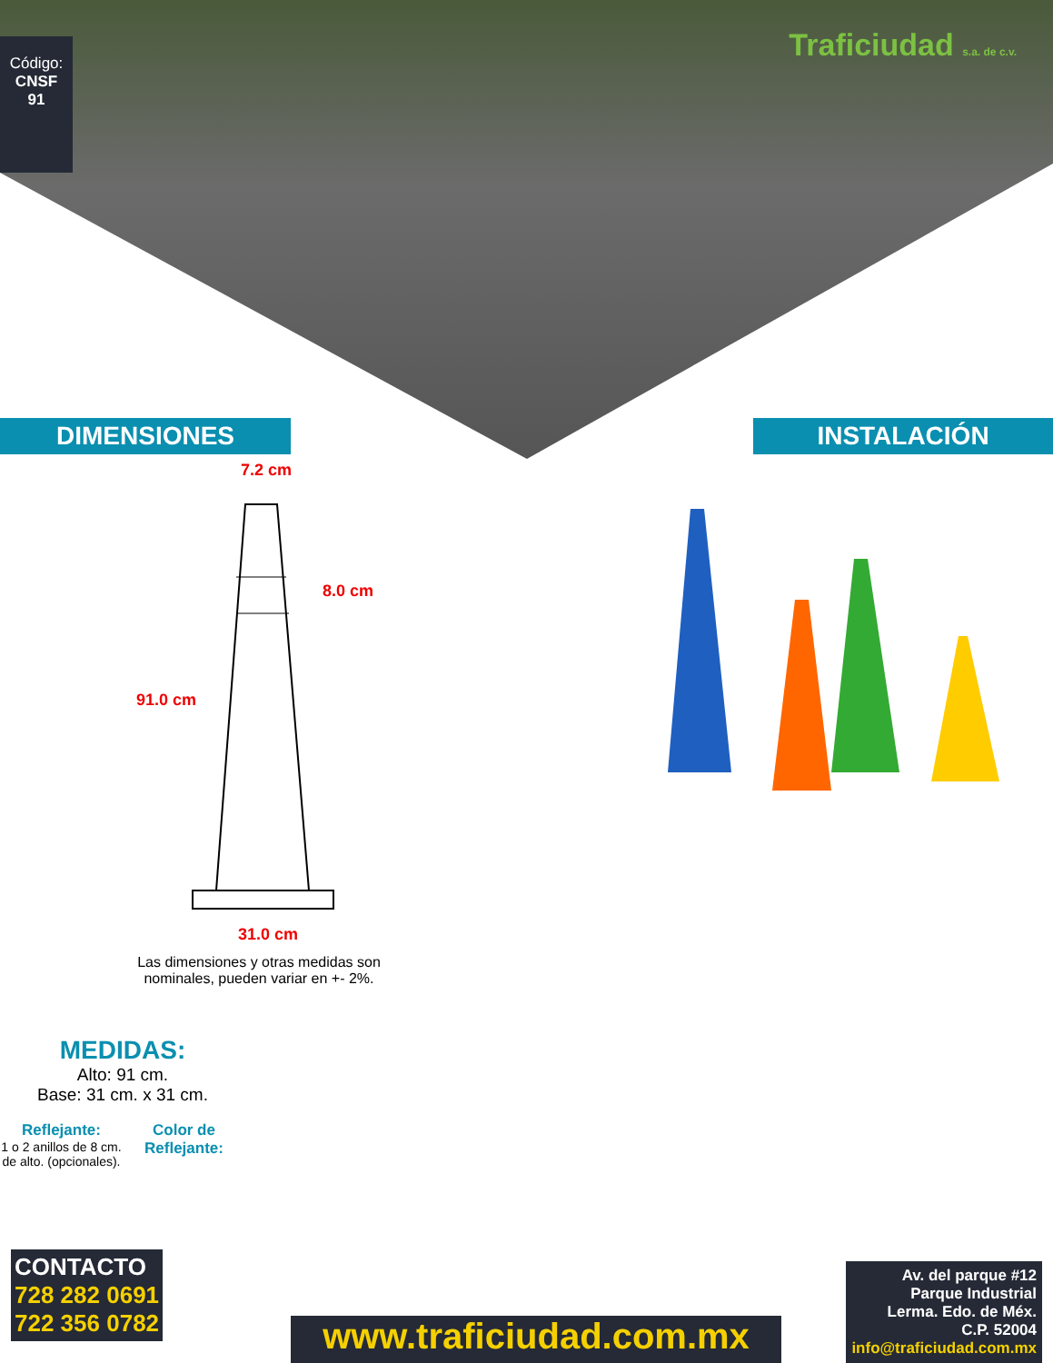Código:
CNSF
91
Traficiudad s.a. de c.v.
DIMENSIONES INSTALACIÓN
7.2 cm
8.0 cm
91.0 cm
31.0 cm
Las dimensiones y otras medidas son nominales, pueden variar en +- 2%.
MEDIDAS:
Alto: 91 cm.
Base: 31 cm. x 31 cm.
Reflejante:
1 o 2 anillos de 8 cm. de alto. (opcionales).
Color de Reflejante:
CONTACTO
728 282 0691
722 356 0782
www.traficiudad.com.mx
Av. del parque #12
Parque Industrial
Lerma. Edo. de Méx.
C.P. 52004
info@traficiudad.com.mx